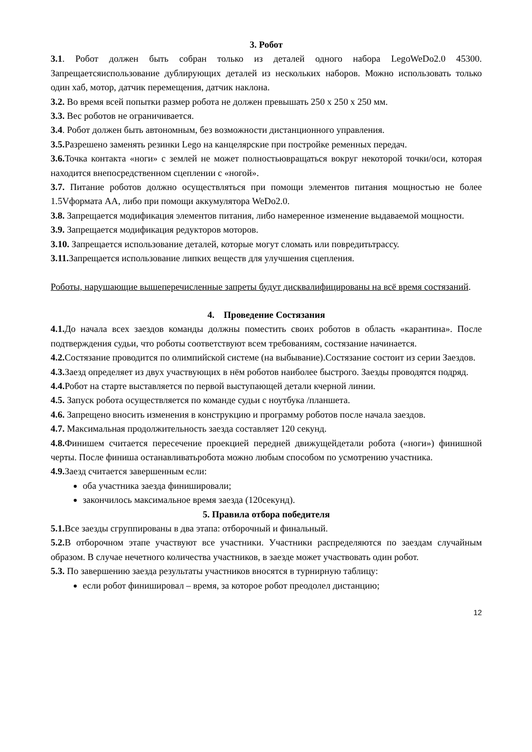3. Робот
3.1. Робот должен быть собран только из деталей одного набора LegoWeDo2.0 45300. Запрещаетсяиспользование дублирующих деталей из нескольких наборов. Можно использовать только один хаб, мотор, датчик перемещения, датчик наклона.
3.2. Во время всей попытки размер робота не должен превышать 250 х 250 х 250 мм.
3.3. Вес роботов не ограничивается.
3.4. Робот должен быть автономным, без возможности дистанционного управления.
3.5. Разрешено заменять резинки Lego на канцелярские при постройке ременных передач.
3.6. Точка контакта «ноги» с землей не может полностьювращаться вокруг некоторой точки/оси, которая находится внепосредственном сцеплении с «ногой».
3.7. Питание роботов должно осуществляться при помощи элементов питания мощностью не более 1.5Vформата АА, либо при помощи аккумулятора WeDo2.0.
3.8. Запрещается модификация элементов питания, либо намеренное изменение выдаваемой мощности.
3.9. Запрещается модификация редукторов моторов.
3.10. Запрещается использование деталей, которые могут сломать или повредитьтрассу.
3.11. Запрещается использование липких веществ для улучшения сцепления.
Роботы, нарушающие вышеперечисленные запреты будут дисквалифицированы на всё время состязаний.
4. Проведение Состязания
4.1. До начала всех заездов команды должны поместить своих роботов в область «карантина». После подтверждения судьи, что роботы соответствуют всем требованиям, состязание начинается.
4.2. Состязание проводится по олимпийской системе (на выбывание).Состязание состоит из серии Заездов.
4.3. Заезд определяет из двух участвующих в нём роботов наиболее быстрого. Заезды проводятся подряд.
4.4. Робот на старте выставляется по первой выступающей детали кчерной линии.
4.5. Запуск робота осуществляется по команде судьи с ноутбука /планшета.
4.6. Запрещено вносить изменения в конструкцию и программу роботов после начала заездов.
4.7. Максимальная продолжительность заезда составляет 120 секунд.
4.8. Финишем считается пересечение проекцией передней движущейдетали робота («ноги») финишной черты. После финиша останавливатьробота можно любым способом по усмотрению участника.
4.9. Заезд считается завершенным если:
оба участника заезда финишировали;
закончилось максимальное время заезда (120секунд).
5. Правила отбора победителя
5.1. Все заезды сгруппированы в два этапа: отборочный и финальный.
5.2. В отборочном этапе участвуют все участники. Участники распределяются по заездам случайным образом. В случае нечетного количества участников, в заезде может участвовать один робот.
5.3. По завершению заезда результаты участников вносятся в турнирную таблицу:
если робот финишировал – время, за которое робот преодолел дистанцию;
12